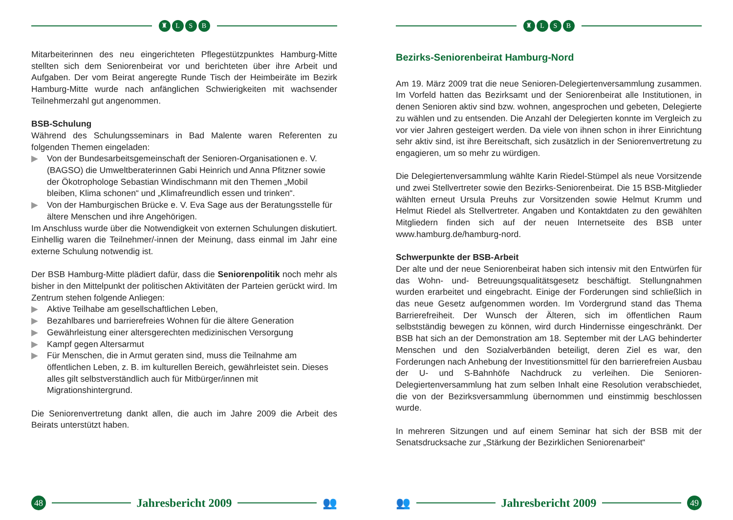♜ LSB
Mitarbeiterinnen des neu eingerichteten Pflegestützpunktes Hamburg-Mitte stellten sich dem Seniorenbeirat vor und berichteten über ihre Arbeit und Aufgaben. Der vom Beirat angeregte Runde Tisch der Heimbeiräte im Bezirk Hamburg-Mitte wurde nach anfänglichen Schwierigkeiten mit wachsender Teilnehmerzahl gut angenommen.
BSB-Schulung
Während des Schulungsseminars in Bad Malente waren Referenten zu folgenden Themen eingeladen:
▶ Von der Bundesarbeitsgemeinschaft der Senioren-Organisationen e. V. (BAGSO) die Umweltberaterinnen Gabi Heinrich und Anna Pfitzner sowie der Ökotrophologe Sebastian Windischmann mit den Themen „Mobil bleiben, Klima schonen“ und „Klimafreundlich essen und trinken“.
▶ Von der Hamburgischen Brücke e. V. Eva Sage aus der Beratungsstelle für ältere Menschen und ihre Angehörigen.
Im Anschluss wurde über die Notwendigkeit von externen Schulungen diskutiert. Einhellig waren die Teilnehmer/-innen der Meinung, dass einmal im Jahr eine externe Schulung notwendig ist.
Der BSB Hamburg-Mitte plädiert dafür, dass die Seniorenpolitik noch mehr als bisher in den Mittelpunkt der politischen Aktivitäten der Parteien gerückt wird. Im Zentrum stehen folgende Anliegen:
▶ Aktive Teilhabe am gesellschaftlichen Leben,
▶ Bezahlbares und barrierefreies Wohnen für die ältere Generation
▶ Gewährleistung einer altersgerechten medizinischen Versorgung
▶ Kampf gegen Altersarmut
▶ Für Menschen, die in Armut geraten sind, muss die Teilnahme am öffentlichen Leben, z. B. im kulturellen Bereich, gewährleistet sein. Dieses alles gilt selbstverständlich auch für Mitbürger/innen mit Migrationshintergrund.
Die Seniorenvertretung dankt allen, die auch im Jahre 2009 die Arbeit des Beirats unterstützt haben.
48
Jahresbericht 2009 👥
♜ LSB
Bezirks-Seniorenbeirat Hamburg-Nord
Am 19. März 2009 trat die neue Senioren-Delegiertenversammlung zusammen. Im Vorfeld hatten das Bezirksamt und der Seniorenbeirat alle Institutionen, in denen Senioren aktiv sind bzw. wohnen, angesprochen und gebeten, Delegierte zu wählen und zu entsenden. Die Anzahl der Delegierten konnte im Vergleich zu vor vier Jahren gesteigert werden. Da viele von ihnen schon in ihrer Einrichtung sehr aktiv sind, ist ihre Bereitschaft, sich zusätzlich in der Seniorenvertretung zu engagieren, um so mehr zu würdigen.
Die Delegiertenversammlung wählte Karin Riedel-Stümpel als neue Vorsitzende und zwei Stellvertreter sowie den Bezirks-Seniorenbeirat. Die 15 BSB-Mitglieder wählten erneut Ursula Preuhs zur Vorsitzenden sowie Helmut Krumm und Helmut Riedel als Stellvertreter. Angaben und Kontaktdaten zu den gewählten Mitgliedern finden sich auf der neuen Internetseite des BSB unter www.hamburg.de/hamburg-nord.
Schwerpunkte der BSB-Arbeit
Der alte und der neue Seniorenbeirat haben sich intensiv mit den Entwürfen für das Wohn- und- Betreuungsqualitätsgesetz beschäftigt. Stellungnahmen wurden erarbeitet und eingebracht. Einige der Forderungen sind schließlich in das neue Gesetz aufgenommen worden. Im Vordergrund stand das Thema Barrierefreiheit. Der Wunsch der Älteren, sich im öffentlichen Raum selbstständig bewegen zu können, wird durch Hindernisse eingeschränkt. Der BSB hat sich an der Demonstration am 18. September mit der LAG behinderter Menschen und den Sozialverbänden beteiligt, deren Ziel es war, den Forderungen nach Anhebung der Investitionsmittel für den barrierefreien Ausbau der U- und S-Bahnhöfe Nachdruck zu verleihen. Die Senioren-Delegiertenversammlung hat zum selben Inhalt eine Resolution verabschiedet, die von der Bezirksversammlung übernommen und einstimmig beschlossen wurde.
In mehreren Sitzungen und auf einem Seminar hat sich der BSB mit der Senatsdrucksache zur „Stärkung der Bezirklichen Seniorenarbeit“
👥 Jahresbericht 2009
49